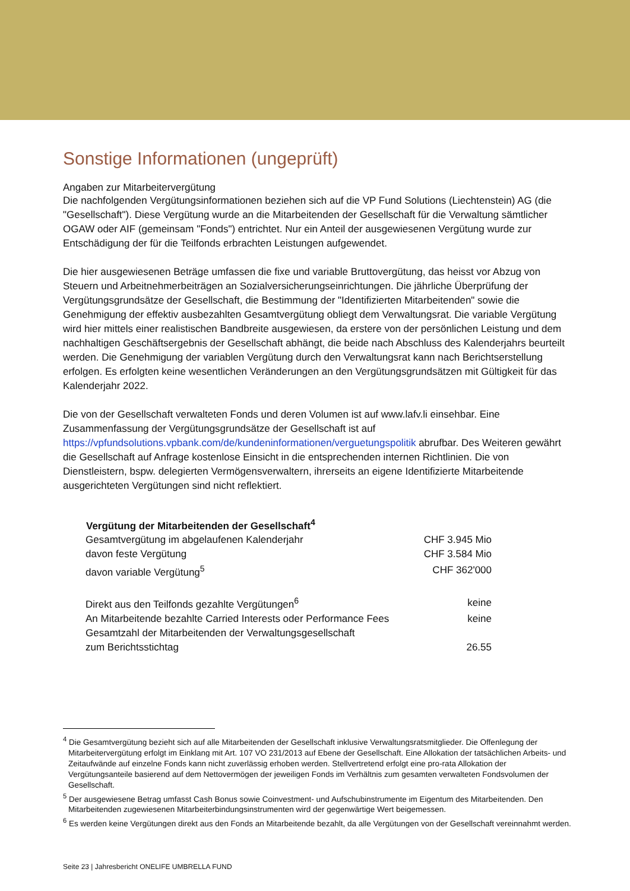Sonstige Informationen (ungeprüft)
Angaben zur Mitarbeitervergütung
Die nachfolgenden Vergütungsinformationen beziehen sich auf die VP Fund Solutions (Liechtenstein) AG (die "Gesellschaft"). Diese Vergütung wurde an die Mitarbeitenden der Gesellschaft für die Verwaltung sämtlicher OGAW oder AIF (gemeinsam "Fonds") entrichtet. Nur ein Anteil der ausgewiesenen Vergütung wurde zur Entschädigung der für die Teilfonds erbrachten Leistungen aufgewendet.
Die hier ausgewiesenen Beträge umfassen die fixe und variable Bruttovergütung, das heisst vor Abzug von Steuern und Arbeitnehmerbeiträgen an Sozialversicherungseinrichtungen. Die jährliche Überprüfung der Vergütungsgrundsätze der Gesellschaft, die Bestimmung der "Identifizierten Mitarbeitenden" sowie die Genehmigung der effektiv ausbezahlten Gesamtvergütung obliegt dem Verwaltungsrat. Die variable Vergütung wird hier mittels einer realistischen Bandbreite ausgewiesen, da erstere von der persönlichen Leistung und dem nachhaltigen Geschäftsergebnis der Gesellschaft abhängt, die beide nach Abschluss des Kalenderjahrs beurteilt werden. Die Genehmigung der variablen Vergütung durch den Verwaltungsrat kann nach Berichtserstellung erfolgen. Es erfolgten keine wesentlichen Veränderungen an den Vergütungsgrundsätzen mit Gültigkeit für das Kalenderjahr 2022.
Die von der Gesellschaft verwalteten Fonds und deren Volumen ist auf www.lafv.li einsehbar. Eine Zusammenfassung der Vergütungsgrundsätze der Gesellschaft ist auf https://vpfundsolutions.vpbank.com/de/kundeninformationen/verguetungspolitik abrufbar. Des Weiteren gewährt die Gesellschaft auf Anfrage kostenlose Einsicht in die entsprechenden internen Richtlinien. Die von Dienstleistern, bspw. delegierten Vermögensverwaltern, ihrerseits an eigene Identifizierte Mitarbeitende ausgerichteten Vergütungen sind nicht reflektiert.
| Vergütung der Mitarbeitenden der Gesellschaft<sup>4</sup> | |
| Gesamtvergütung im abgelaufenen Kalenderjahr | CHF 3.945 Mio |
| davon feste Vergütung | CHF 3.584 Mio |
| davon variable Vergütung<sup>5</sup> | CHF 362'000 |
| Direkt aus den Teilfonds gezahlte Vergütungen<sup>6</sup> | keine |
| An Mitarbeitende bezahlte Carried Interests oder Performance Fees | keine |
| Gesamtzahl der Mitarbeitenden der Verwaltungsgesellschaft zum Berichtsstichtag | 26.55 |
<sup>4</sup> Die Gesamtvergütung bezieht sich auf alle Mitarbeitenden der Gesellschaft inklusive Verwaltungsratsmitglieder. Die Offenlegung der Mitarbeitervergütung erfolgt im Einklang mit Art. 107 VO 231/2013 auf Ebene der Gesellschaft. Eine Allokation der tatsächlichen Arbeits- und Zeitaufwände auf einzelne Fonds kann nicht zuverlässig erhoben werden. Stellvertretend erfolgt eine pro-rata Allokation der Vergütungsanteile basierend auf dem Nettovermögen der jeweiligen Fonds im Verhältnis zum gesamten verwalteten Fondsvolumen der Gesellschaft.
<sup>5</sup> Der ausgewiesene Betrag umfasst Cash Bonus sowie Coinvestment- und Aufschubinstrumente im Eigentum des Mitarbeitenden. Den Mitarbeitenden zugewiesenen Mitarbeiterbindungsinstrumenten wird der gegenwärtige Wert beigemessen.
<sup>6</sup> Es werden keine Vergütungen direkt aus den Fonds an Mitarbeitende bezahlt, da alle Vergütungen von der Gesellschaft vereinnahmt werden.
Seite 23 | Jahresbericht ONELIFE UMBRELLA FUND